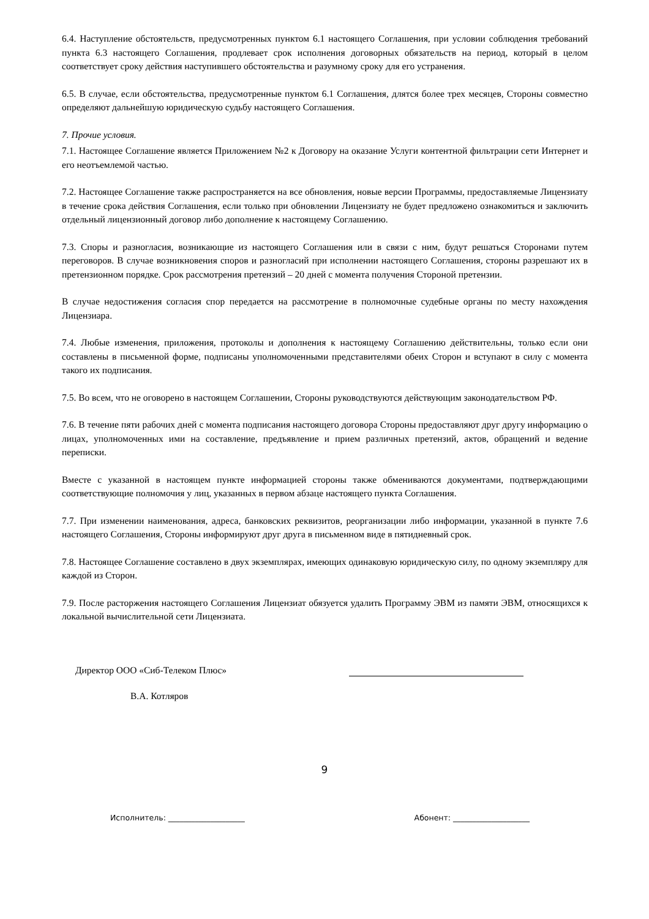6.4. Наступление обстоятельств, предусмотренных пунктом 6.1 настоящего Соглашения, при условии соблюдения требований пункта 6.3 настоящего Соглашения, продлевает срок исполнения договорных обязательств на период, который в целом соответствует сроку действия наступившего обстоятельства и разумному сроку для его устранения.
6.5. В случае, если обстоятельства, предусмотренные пунктом 6.1 Соглашения, длятся более трех месяцев, Стороны совместно определяют дальнейшую юридическую судьбу настоящего Соглашения.
7. Прочие условия.
7.1. Настоящее Соглашение является Приложением №2 к Договору на оказание Услуги контентной фильтрации сети Интернет и его неотъемлемой частью.
7.2. Настоящее Соглашение также распространяется на все обновления, новые версии Программы, предоставляемые Лицензиату в течение срока действия Соглашения, если только при обновлении Лицензиату не будет предложено ознакомиться и заключить отдельный лицензионный договор либо дополнение к настоящему Соглашению.
7.3. Споры и разногласия, возникающие из настоящего Соглашения или в связи с ним, будут решаться Сторонами путем переговоров. В случае возникновения споров и разногласий при исполнении настоящего Соглашения, стороны разрешают их в претензионном порядке. Срок рассмотрения претензий – 20 дней с момента получения Стороной претензии.
В случае недостижения согласия спор передается на рассмотрение в полномочные судебные органы по месту нахождения Лицензиара.
7.4. Любые изменения, приложения, протоколы и дополнения к настоящему Соглашению действительны, только если они составлены в письменной форме, подписаны уполномоченными представителями обеих Сторон и вступают в силу с момента такого их подписания.
7.5. Во всем, что не оговорено в настоящем Соглашении, Стороны руководствуются действующим законодательством РФ.
7.6. В течение пяти рабочих дней с момента подписания настоящего договора Стороны предоставляют друг другу информацию о лицах, уполномоченных ими на составление, предъявление и прием различных претензий, актов, обращений и ведение переписки.
Вместе с указанной в настоящем пункте информацией стороны также обмениваются документами, подтверждающими соответствующие полномочия у лиц, указанных в первом абзаце настоящего пункта Соглашения.
7.7. При изменении наименования, адреса, банковских реквизитов, реорганизации либо информации, указанной в пункте 7.6 настоящего Соглашения, Стороны информируют друг друга в письменном виде в пятидневный срок.
7.8. Настоящее Соглашение составлено в двух экземплярах, имеющих одинаковую юридическую силу, по одному экземпляру для каждой из Сторон.
7.9. После расторжения настоящего Соглашения Лицензиат обязуется удалить Программу ЭВМ из памяти ЭВМ, относящихся к локальной вычислительной сети Лицензиата.
Директор ООО «Сиб-Телеком Плюс»
В.А. Котляров
9
Исполнитель: ____________________ Абонент: ____________________